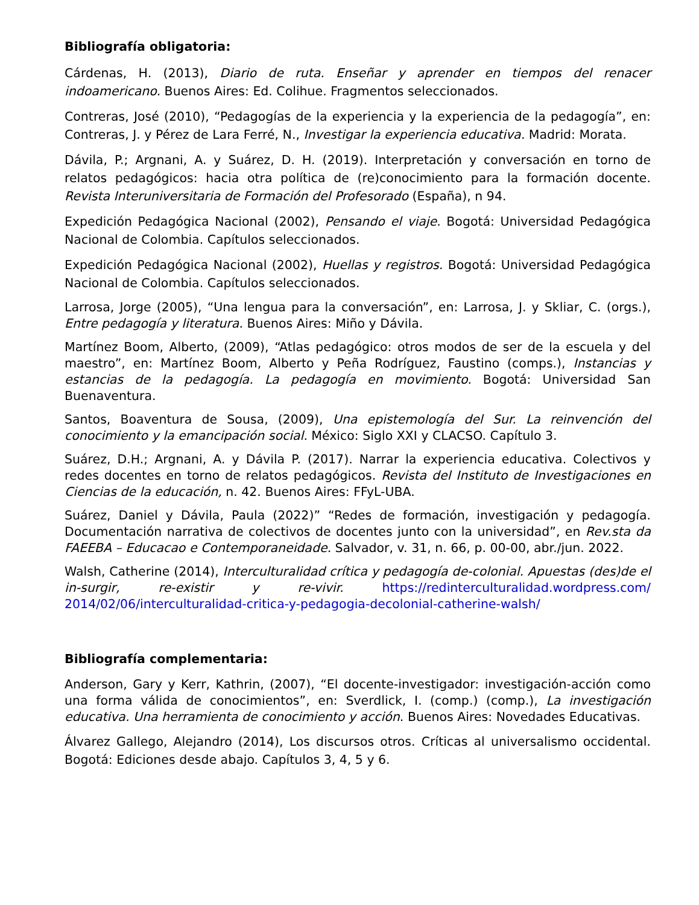Bibliografía obligatoria:
Cárdenas, H. (2013), Diario de ruta. Enseñar y aprender en tiempos del renacer indoamericano. Buenos Aires: Ed. Colihue. Fragmentos seleccionados.
Contreras, José (2010), “Pedagogías de la experiencia y la experiencia de la pedagogía”, en: Contreras, J. y Pérez de Lara Ferré, N., Investigar la experiencia educativa. Madrid: Morata.
Dávila, P.; Argnani, A. y Suárez, D. H. (2019). Interpretación y conversación en torno de relatos pedagógicos: hacia otra política de (re)conocimiento para la formación docente. Revista Interuniversitaria de Formación del Profesorado (España), n 94.
Expedición Pedagógica Nacional (2002), Pensando el viaje. Bogotá: Universidad Pedagógica Nacional de Colombia. Capítulos seleccionados.
Expedición Pedagógica Nacional (2002), Huellas y registros. Bogotá: Universidad Pedagógica Nacional de Colombia. Capítulos seleccionados.
Larrosa, Jorge (2005), “Una lengua para la conversación”, en: Larrosa, J. y Skliar, C. (orgs.), Entre pedagogía y literatura. Buenos Aires: Miño y Dávila.
Martínez Boom, Alberto, (2009), “Atlas pedagógico: otros modos de ser de la escuela y del maestro”, en: Martínez Boom, Alberto y Peña Rodríguez, Faustino (comps.), Instancias y estancias de la pedagogía. La pedagogía en movimiento. Bogotá: Universidad San Buenaventura.
Santos, Boaventura de Sousa, (2009), Una epistemología del Sur. La reinvención del conocimiento y la emancipación social. México: Siglo XXI y CLACSO. Capítulo 3.
Suárez, D.H.; Argnani, A. y Dávila P. (2017). Narrar la experiencia educativa. Colectivos y redes docentes en torno de relatos pedagógicos. Revista del Instituto de Investigaciones en Ciencias de la educación, n. 42. Buenos Aires: FFyL-UBA.
Suárez, Daniel y Dávila, Paula (2022)” “Redes de formación, investigación y pedagogía. Documentación narrativa de colectivos de docentes junto con la universidad”, en Rev.sta da FAEEBA – Educacao e Contemporaneidade. Salvador, v. 31, n. 66, p. 00-00, abr./jun. 2022.
Walsh, Catherine (2014), Interculturalidad crítica y pedagogía de-colonial. Apuestas (des)de el in-surgir, re-existir y re-vivir. https://redinterculturalidad.wordpress.com/ 2014/02/06/interculturalidad-critica-y-pedagogia-decolonial-catherine-walsh/
Bibliografía complementaria:
Anderson, Gary y Kerr, Kathrin, (2007), “El docente-investigador: investigación-acción como una forma válida de conocimientos”, en: Sverdlick, I. (comp.) (comp.), La investigación educativa. Una herramienta de conocimiento y acción. Buenos Aires: Novedades Educativas.
Álvarez Gallego, Alejandro (2014), Los discursos otros. Críticas al universalismo occidental. Bogotá: Ediciones desde abajo. Capítulos 3, 4, 5 y 6.